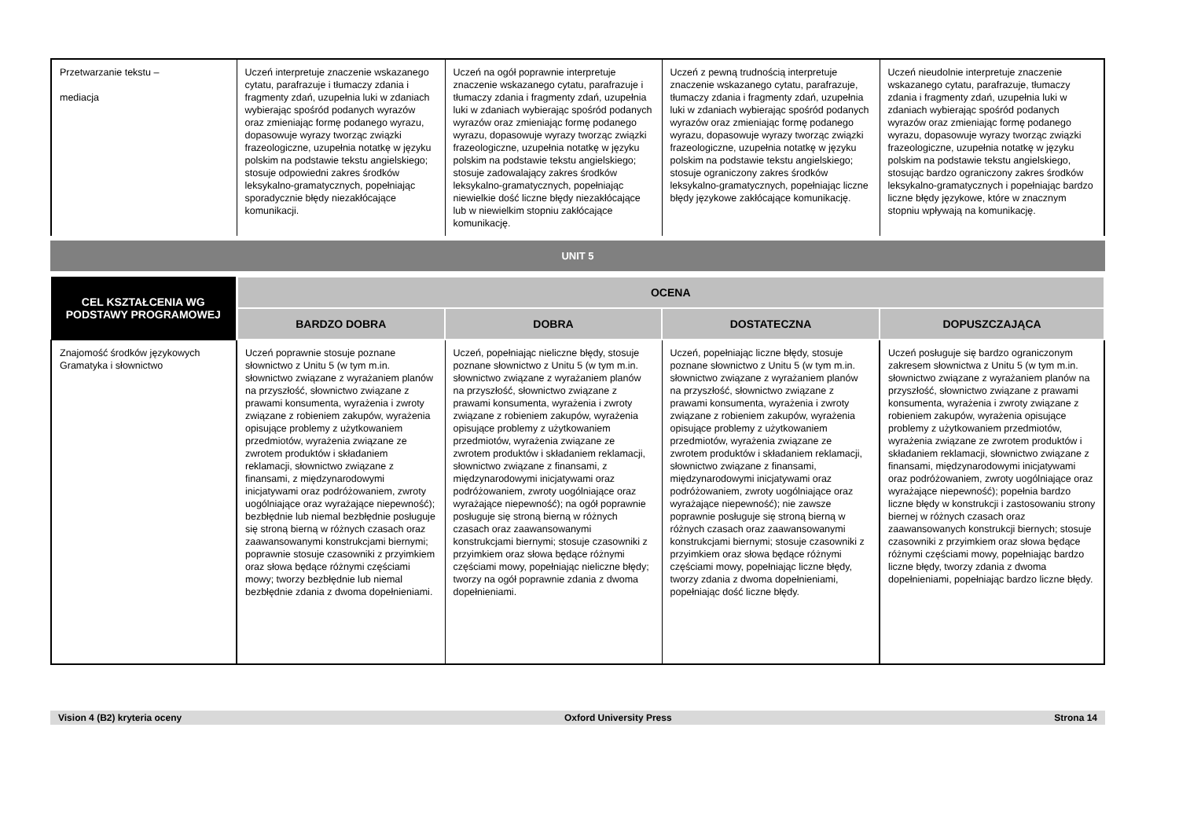| Przetwarzanie tekstu – mediacja | Uczeń interpretuje znaczenie wskazanego cytatu, parafrazuje i tłumaczy zdania i fragmenty zdań, uzupełnia luki w zdaniach wybierając spośród podanych wyrazów oraz zmieniając formę podanego wyrazu, dopasowuje wyrazy tworząc związki frazeologiczne, uzupełnia notatkę w języku polskim na podstawie tekstu angielskiego; stosuje odpowiedni zakres środków leksykalno-gramatycznych, popełniając sporadycznie błędy niezakłócające komunikacji. | Uczeń na ogół poprawnie interpretuje znaczenie wskazanego cytatu, parafrazuje i tłumaczy zdania i fragmenty zdań, uzupełnia luki w zdaniach wybierając spośród podanych wyrazów oraz zmieniając formę podanego wyrazu, dopasowuje wyrazy tworząc związki frazeologiczne, uzupełnia notatkę w języku polskim na podstawie tekstu angielskiego; stosuje zadowalający zakres środków leksykalno-gramatycznych, popełniając niewielkie dość liczne błędy niezakłócające lub w niewielkim stopniu zakłócające komunikację. | Uczeń z pewną trudnością interpretuje znaczenie wskazanego cytatu, parafrazuje, tłumaczy zdania i fragmenty zdań, uzupełnia luki w zdaniach wybierając spośród podanych wyrazów oraz zmieniając formę podanego wyrazu, dopasowuje wyrazy tworząc związki frazeologiczne, uzupełnia notatkę w języku polskim na podstawie tekstu angielskiego; stosuje ograniczony zakres środków leksykalno-gramatycznych, popełniając liczne błędy językowe zakłócające komunikację. | Uczeń nieudolnie interpretuje znaczenie wskazanego cytatu, parafrazuje, tłumaczy zdania i fragmenty zdań, uzupełnia luki w zdaniach wybierając spośród podanych wyrazów oraz zmieniając formę podanego wyrazu, dopasowuje wyrazy tworząc związki frazeologiczne, uzupełnia notatkę w języku polskim na podstawie tekstu angielskiego, stosując bardzo ograniczony zakres środków leksykalno-gramatycznych i popełniając bardzo liczne błędy językowe, które w znacznym stopniu wpływają na komunikację. |
UNIT 5
| CEL KSZTAŁCENIA WG PODSTAWY PROGRAMOWEJ | OCENA | | | |
| --- | --- | --- | --- | --- |
| | BARDZO DOBRA | DOBRA | DOSTATECZNA | DOPUSZCZAJĄCA |
| Znajomość środków językowych Gramatyka i słownictwo | Uczeń poprawnie stosuje poznane słownictwo z Unitu 5 (w tym m.in. słownictwo związane z wyrażaniem planów na przyszłość, słownictwo związane z prawami konsumenta, wyrażenia i zwroty związane z robieniem zakupów, wyrażenia opisujące problemy z użytkowaniem przedmiotów, wyrażenia związane ze zwrotem produktów i składaniem reklamacji, słownictwo związane z finansami, z międzynarodowymi inicjatywami oraz podróżowaniem, zwroty uogólniające oraz wyrażające niepewność); bezbłędnie lub niemal bezbłędnie posługuje się stroną bierną w różnych czasach oraz zaawansowanymi konstrukcjami biernymi; poprawnie stosuje czasowniki z przyimkiem oraz słowa będące różnymi częściami mowy; tworzy bezbłędnie lub niemal bezbłędnie zdania z dwoma dopełnieniami. | Uczeń, popełniając nieliczne błędy, stosuje poznane słownictwo z Unitu 5 (w tym m.in. słownictwo związane z wyrażaniem planów na przyszłość, słownictwo związane z prawami konsumenta, wyrażenia i zwroty związane z robieniem zakupów, wyrażenia opisujące problemy z użytkowaniem przedmiotów, wyrażenia związane ze zwrotem produktów i składaniem reklamacji, słownictwo związane z finansami, z międzynarodowymi inicjatywami oraz podróżowaniem, zwroty uogólniające oraz wyrażające niepewność); na ogół poprawnie posługuje się stroną bierną w różnych czasach oraz zaawansowanymi konstrukcjami biernymi; stosuje czasowniki z przyimkiem oraz słowa będące różnymi częściami mowy, popełniając nieliczne błędy; tworzy na ogół poprawnie zdania z dwoma dopełnieniami. | Uczeń, popełniając liczne błędy, stosuje poznane słownictwo z Unitu 5 (w tym m.in. słownictwo związane z wyrażaniem planów na przyszłość, słownictwo związane z prawami konsumenta, wyrażenia i zwroty związane z robieniem zakupów, wyrażenia opisujące problemy z użytkowaniem przedmiotów, wyrażenia związane ze zwrotem produktów i składaniem reklamacji, słownictwo związane z finansami, międzynarodowymi inicjatywami oraz podróżowaniem, zwroty uogólniające oraz wyrażające niepewność); nie zawsze poprawnie posługuje się stroną bierną w różnych czasach oraz zaawansowanymi konstrukcjami biernymi; stosuje czasowniki z przyimkiem oraz słowa będące różnymi częściami mowy, popełniając liczne błędy, tworzy zdania z dwoma dopełnieniami, popełniając dość liczne błędy. | Uczeń posługuje się bardzo ograniczonym zakresem słownictwa z Unitu 5 (w tym m.in. słownictwo związane z wyrażaniem planów na przyszłość, słownictwo związane z prawami konsumenta, wyrażenia i zwroty związane z robieniem zakupów, wyrażenia opisujące problemy z użytkowaniem przedmiotów, wyrażenia związane ze zwrotem produktów i składaniem reklamacji, słownictwo związane z finansami, międzynarodowymi inicjatywami oraz podróżowaniem, zwroty uogólniające oraz wyrażające niepewność); popełnia bardzo liczne błędy w konstrukcji i zastosowaniu strony biernej w różnych czasach oraz zaawansowanych konstrukcji biernych; stosuje czasowniki z przyimkiem oraz słowa będące różnymi częściami mowy, popełniając bardzo liczne błędy, tworzy zdania z dwoma dopełnieniami, popełniając bardzo liczne błędy. |
Vision 4 (B2) kryteria oceny Oxford University Press Strona 14